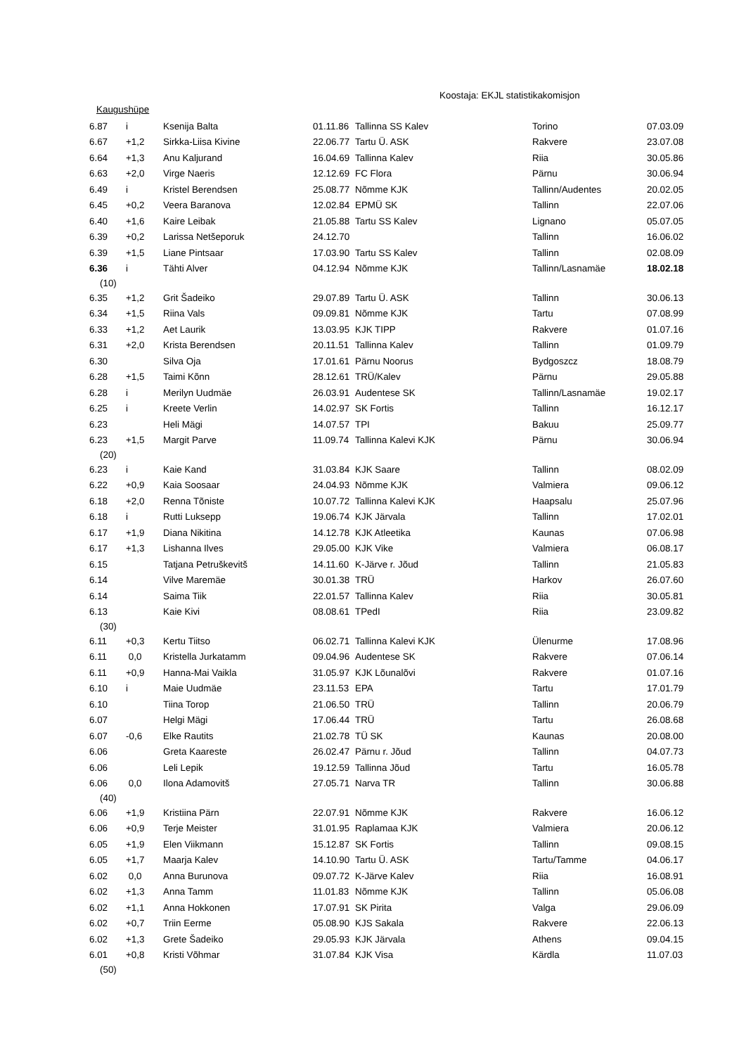Koostaja: EKJL statistikakomisjon
Kaugushüpe
| 6.87 | i | Ksenija Balta | 01.11.86 | Tallinna SS Kalev | Torino | 07.03.09 |
| 6.67 | +1,2 | Sirkka-Liisa Kivine | 22.06.77 | Tartu Ü. ASK | Rakvere | 23.07.08 |
| 6.64 | +1,3 | Anu Kaljurand | 16.04.69 | Tallinna Kalev | Riia | 30.05.86 |
| 6.63 | +2,0 | Virge Naeris | 12.12.69 | FC Flora | Pärnu | 30.06.94 |
| 6.49 | i | Kristel Berendsen | 25.08.77 | Nõmme KJK | Tallinn/Audentes | 20.02.05 |
| 6.45 | +0,2 | Veera Baranova | 12.02.84 | EPMÜ SK | Tallinn | 22.07.06 |
| 6.40 | +1,6 | Kaire Leibak | 21.05.88 | Tartu SS Kalev | Lignano | 05.07.05 |
| 6.39 | +0,2 | Larissa Netšeporuk | 24.12.70 | | Tallinn | 16.06.02 |
| 6.39 | +1,5 | Liane Pintsaar | 17.03.90 | Tartu SS Kalev | Tallinn | 02.08.09 |
| 6.36 | i | Tähti Alver | 04.12.94 | Nõmme KJK | Tallinn/Lasnamäe | 18.02.18 |
| (10) | | | | | | |
| 6.35 | +1,2 | Grit Šadeiko | 29.07.89 | Tartu Ü. ASK | Tallinn | 30.06.13 |
| 6.34 | +1,5 | Riina Vals | 09.09.81 | Nõmme KJK | Tartu | 07.08.99 |
| 6.33 | +1,2 | Aet Laurik | 13.03.95 | KJK TIPP | Rakvere | 01.07.16 |
| 6.31 | +2,0 | Krista Berendsen | 20.11.51 | Tallinna Kalev | Tallinn | 01.09.79 |
| 6.30 | | Silva Oja | 17.01.61 | Pärnu Noorus | Bydgoszcz | 18.08.79 |
| 6.28 | +1,5 | Taimi Kõnn | 28.12.61 | TRÜ/Kalev | Pärnu | 29.05.88 |
| 6.28 | i | Merilyn Uudmäe | 26.03.91 | Audentese SK | Tallinn/Lasnamäe | 19.02.17 |
| 6.25 | i | Kreete Verlin | 14.02.97 | SK Fortis | Tallinn | 16.12.17 |
| 6.23 | | Heli Mägi | 14.07.57 | TPI | Bakuu | 25.09.77 |
| 6.23 | +1,5 | Margit Parve | 11.09.74 | Tallinna Kalevi KJK | Pärnu | 30.06.94 |
| (20) | | | | | | |
| 6.23 | i | Kaie Kand | 31.03.84 | KJK Saare | Tallinn | 08.02.09 |
| 6.22 | +0,9 | Kaia Soosaar | 24.04.93 | Nõmme KJK | Valmiera | 09.06.12 |
| 6.18 | +2,0 | Renna Tõniste | 10.07.72 | Tallinna Kalevi KJK | Haapsalu | 25.07.96 |
| 6.18 | i | Rutti Luksepp | 19.06.74 | KJK Järvala | Tallinn | 17.02.01 |
| 6.17 | +1,9 | Diana Nikitina | 14.12.78 | KJK Atleetika | Kaunas | 07.06.98 |
| 6.17 | +1,3 | Lishanna Ilves | 29.05.00 | KJK Vike | Valmiera | 06.08.17 |
| 6.15 | | Tatjana Petruškevitš | 14.11.60 | K-Järve r. Jõud | Tallinn | 21.05.83 |
| 6.14 | | Vilve Maremäe | 30.01.38 | TRÜ | Harkov | 26.07.60 |
| 6.14 | | Saima Tiik | 22.01.57 | Tallinna Kalev | Riia | 30.05.81 |
| 6.13 | | Kaie Kivi | 08.08.61 | TPedI | Riia | 23.09.82 |
| (30) | | | | | | |
| 6.11 | +0,3 | Kertu Tiitso | 06.02.71 | Tallinna Kalevi KJK | Ülenurme | 17.08.96 |
| 6.11 | 0,0 | Kristella Jurkatamm | 09.04.96 | Audentese SK | Rakvere | 07.06.14 |
| 6.11 | +0,9 | Hanna-Mai Vaikla | 31.05.97 | KJK Lõunalõvi | Rakvere | 01.07.16 |
| 6.10 | i | Maie Uudmäe | 23.11.53 | EPA | Tartu | 17.01.79 |
| 6.10 | | Tiina Torop | 21.06.50 | TRÜ | Tallinn | 20.06.79 |
| 6.07 | | Helgi Mägi | 17.06.44 | TRÜ | Tartu | 26.08.68 |
| 6.07 | -0,6 | Elke Rautits | 21.02.78 | TÜ SK | Kaunas | 20.08.00 |
| 6.06 | | Greta Kaareste | 26.02.47 | Pärnu r. Jõud | Tallinn | 04.07.73 |
| 6.06 | | Leli Lepik | 19.12.59 | Tallinna Jõud | Tartu | 16.05.78 |
| 6.06 | 0,0 | Ilona Adamovitš | 27.05.71 | Narva TR | Tallinn | 30.06.88 |
| (40) | | | | | | |
| 6.06 | +1,9 | Kristiina Pärn | 22.07.91 | Nõmme KJK | Rakvere | 16.06.12 |
| 6.06 | +0,9 | Terje Meister | 31.01.95 | Raplamaa KJK | Valmiera | 20.06.12 |
| 6.05 | +1,9 | Elen Viikmann | 15.12.87 | SK Fortis | Tallinn | 09.08.15 |
| 6.05 | +1,7 | Maarja Kalev | 14.10.90 | Tartu Ü. ASK | Tartu/Tamme | 04.06.17 |
| 6.02 | 0,0 | Anna Burunova | 09.07.72 | K-Järve Kalev | Riia | 16.08.91 |
| 6.02 | +1,3 | Anna Tamm | 11.01.83 | Nõmme KJK | Tallinn | 05.06.08 |
| 6.02 | +1,1 | Anna Hokkonen | 17.07.91 | SK Pirita | Valga | 29.06.09 |
| 6.02 | +0,7 | Triin Eerme | 05.08.90 | KJS Sakala | Rakvere | 22.06.13 |
| 6.02 | +1,3 | Grete Šadeiko | 29.05.93 | KJK Järvala | Athens | 09.04.15 |
| 6.01 | +0,8 | Kristi Võhmar | 31.07.84 | KJK Visa | Kärdla | 11.07.03 |
| (50) | | | | | | |